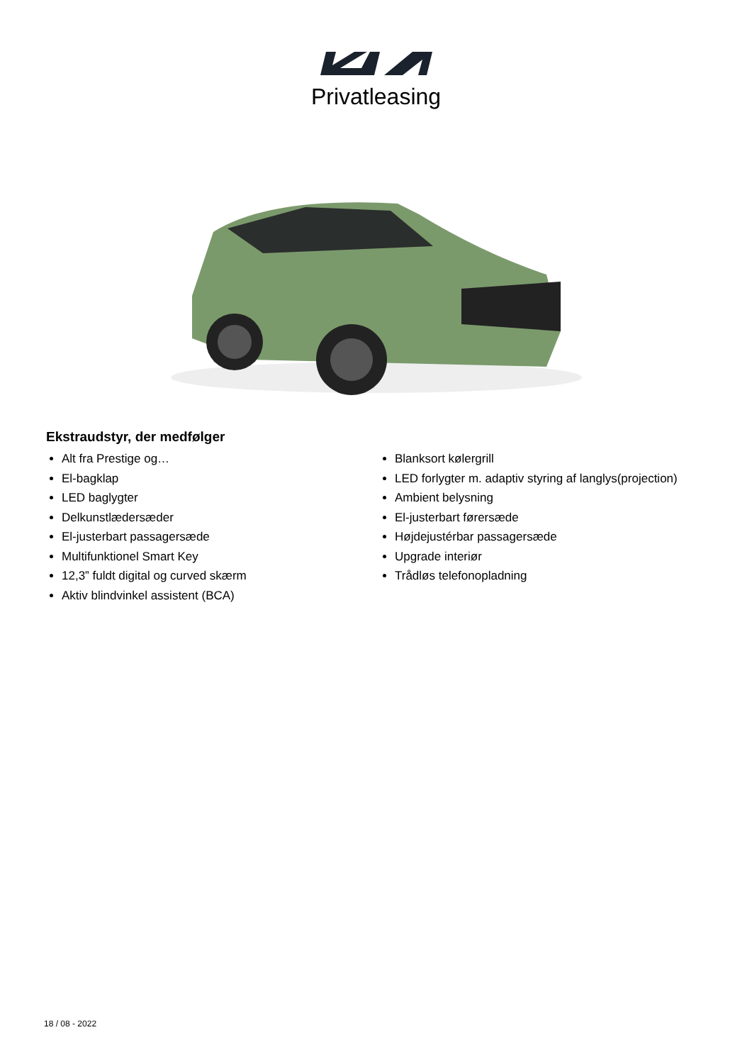Privatleasing
Ekstraudstyr, der medfølger
Alt fra Prestige og…
El-bagklap
LED baglygter
Delkunstlædersæder
El-justerbart passagersæde
Multifunktionel Smart Key
12,3” fuldt digital og curved skærm
Aktiv blindvinkel assistent (BCA)
Blanksort kølergrill
LED forlygter m. adaptiv styring af langlys(projection)
Ambient belysning
El-justerbart førersæde
Højdejustérbar passagersæde
Upgrade interiør
Trådløs telefonopladning
18 / 08 - 2022